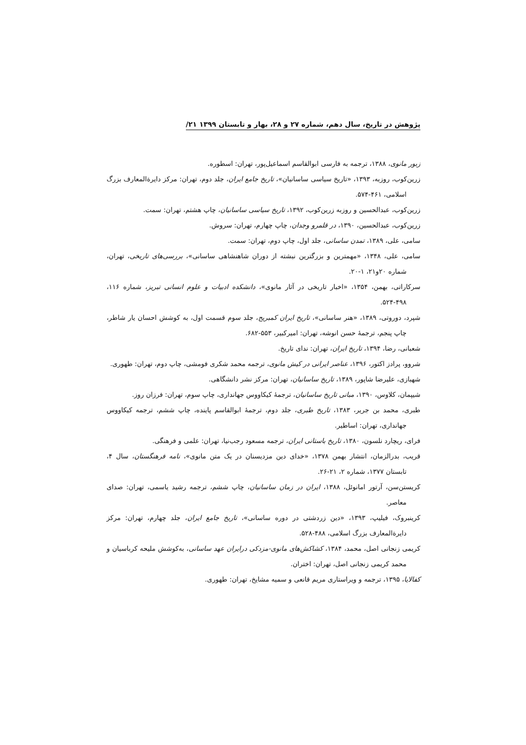پژوهش در تاریخ، سال دهم، شماره ۲۷ و ۲۸، بهار و تابستان ۱۳۹۹ ۲۱/
زبور مانوی، ۱۳۸۸، ترجمه به فارسی ابوالقاسم اسماعیل‌پور، تهران: اسطوره.
زرین‌کوب، روزبه، ۱۳۹۳، «تاریخ سیاسی ساسانیان»، تاریخ جامع ایران، جلد دوم، تهران: مرکز دایرةالمعارف بزرگ اسلامی، ۴۶۱-۵۷۴.
زرین‌کوب، عبدالحسین و روزبه زرین‌کوب، ۱۳۹۲، تاریخ سیاسی ساسانیان، چاپ هشتم، تهران: سمت.
زرین‌کوب، عبدالحسین، ۱۳۹۰، در قلمرو وجدان، چاپ چهارم، تهران: سروش.
سامی، علی، ۱۳۸۹، تمدن ساسانی، جلد اول، چاپ دوم، تهران: سمت.
سامی، علی، ۱۳۴۸، «مهمترین و بزرگترین نبشته از دوران شاهنشاهی ساسانی»، بررسی‌های تاریخی، تهران، شماره ۲۰و۲۱، ۱-۲۰.
سرکاراتی، بهمن، ۱۳۵۴، «اخبار تاریخی در آثار مانوی»، دانشکده ادبیات و علوم انسانی تبریز، شماره ۱۱۶، ۴۹۸-۵۲۴.
شپرد، دوروتی، ۱۳۸۹، «هنر ساسانی»، تاریخ ایران کمبریج، جلد سوم قسمت اول، به کوشش احسان یار شاطر، چاپ پنجم، ترجمهٔ حسن انوشه، تهران: امیرکبیر، ۵۵۳-۶۸۲.
شعبانی، رضا، ۱۳۹۴، تاریخ ایران، تهران: ندای تاریخ.
شروو، پرادز اکتور، ۱۳۹۶، عناصر ایرانی در کیش مانوی، ترجمه محمد شکری فومشی، چاپ دوم، تهران: طهوری.
شهبازی، علیرضا شاپور، ۱۳۸۹، تاریخ ساسانیان، تهران: مرکز نشر دانشگاهی.
شیپمان، کلاوس، ۱۳۹۰، مبانی تاریخ ساسانیان، ترجمهٔ کیکاووس جهانداری، چاپ سوم، تهران: فرزان روز.
طبری، محمد بن جریر، ۱۳۸۳، تاریخ طبری، جلد دوم، ترجمهٔ ابوالقاسم پاینده، چاپ ششم، ترجمه کیکاووس جهانداری، تهران: اساطیر.
فرای، ریچارد نلسون، ۱۳۸۰، تاریخ باستانی ایران، ترجمه مسعود رجب‌نیا، تهران: علمی و فرهنگی.
قریب، بدرالزمان، انتشار بهمن ۱۳۷۸، «خدای دین مزدیسنان در یک متن مانوی»، نامه فرهنگستان، سال ۴، تابستان ۱۳۷۷، شماره ۲، ۲۱-۲۶.
کریستن‌سن، آرتور امانوئل، ۱۳۸۸، ایران در زمان ساسانیان، چاپ ششم، ترجمه رشید یاسمی، تهران: صدای معاصر.
کرینبروک، فیلیپ، ۱۳۹۳، «دین زردشتی در دوره ساسانی»، تاریخ جامع ایران، جلد چهارم، تهران: مرکز دایرةالمعارف بزرگ اسلامی، ۴۸۸-۵۲۸.
کریمی زنجانی اصل، محمد، ۱۳۸۴، کشاکش‌های مانوی-مزدکی درایران عهد ساسانی، به‌کوشش ملیحه کرباسیان و محمد کریمی زنجانی اصل، تهران: اختران.
کفالایا، ۱۳۹۵، ترجمه و ویراستاری مریم قانعی و سمیه مشایخ، تهران: طهوری.